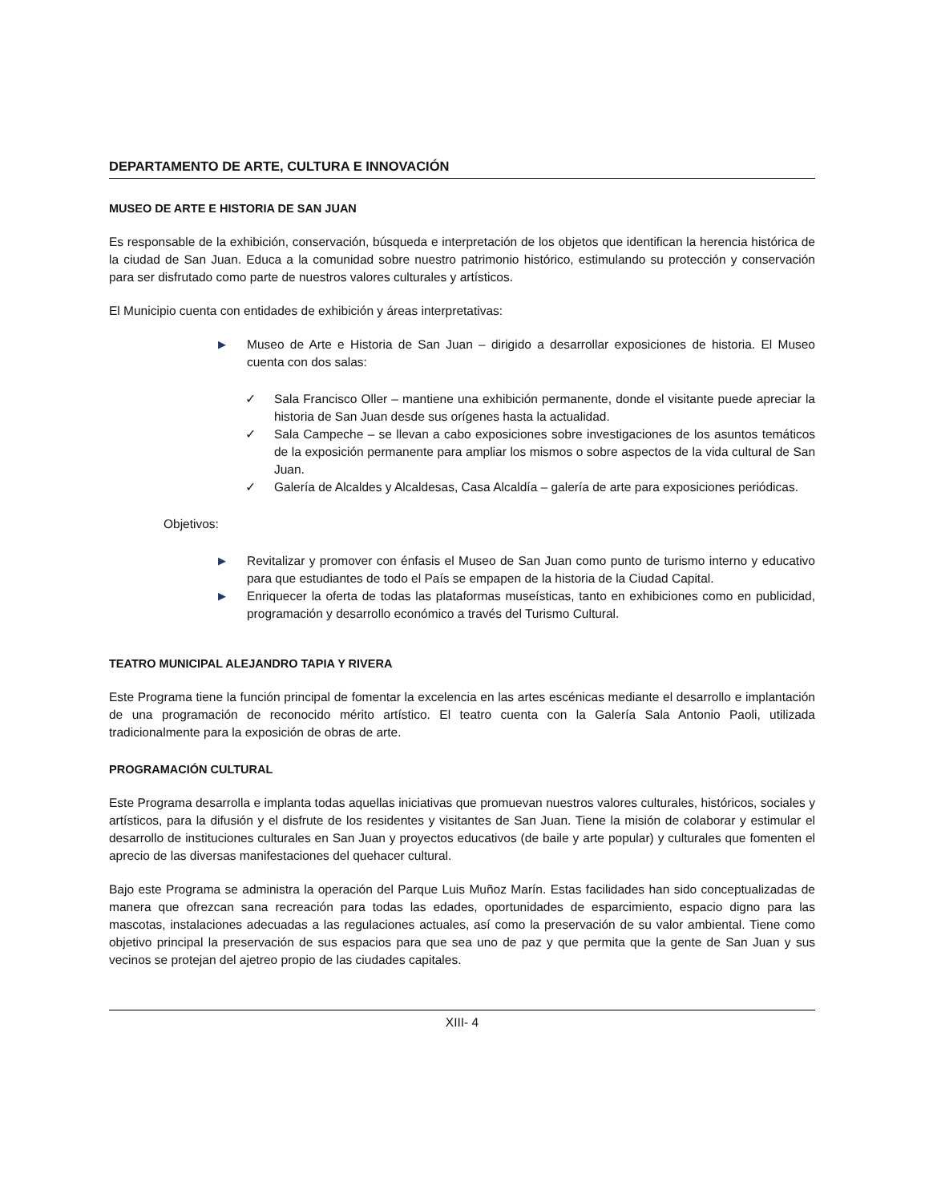DEPARTAMENTO DE ARTE, CULTURA E INNOVACIÓN
MUSEO DE ARTE E HISTORIA DE SAN JUAN
Es responsable de la exhibición, conservación, búsqueda e interpretación de los objetos que identifican la herencia histórica de la ciudad de San Juan. Educa a la comunidad sobre nuestro patrimonio histórico, estimulando su protección y conservación para ser disfrutado como parte de nuestros valores culturales y artísticos.
El Municipio cuenta con entidades de exhibición y áreas interpretativas:
▶ Museo de Arte e Historia de San Juan – dirigido a desarrollar exposiciones de historia. El Museo cuenta con dos salas:
✓ Sala Francisco Oller – mantiene una exhibición permanente, donde el visitante puede apreciar la historia de San Juan desde sus orígenes hasta la actualidad.
✓ Sala Campeche – se llevan a cabo exposiciones sobre investigaciones de los asuntos temáticos de la exposición permanente para ampliar los mismos o sobre aspectos de la vida cultural de San Juan.
✓ Galería de Alcaldes y Alcaldesas, Casa Alcaldía – galería de arte para exposiciones periódicas.
Objetivos:
▶ Revitalizar y promover con énfasis el Museo de San Juan como punto de turismo interno y educativo para que estudiantes de todo el País se empapen de la historia de la Ciudad Capital.
▶ Enriquecer la oferta de todas las plataformas museísticas, tanto en exhibiciones como en publicidad, programación y desarrollo económico a través del Turismo Cultural.
TEATRO MUNICIPAL ALEJANDRO TAPIA Y RIVERA
Este Programa tiene la función principal de fomentar la excelencia en las artes escénicas mediante el desarrollo e implantación de una programación de reconocido mérito artístico. El teatro cuenta con la Galería Sala Antonio Paoli, utilizada tradicionalmente para la exposición de obras de arte.
PROGRAMACIÓN CULTURAL
Este Programa desarrolla e implanta todas aquellas iniciativas que promuevan nuestros valores culturales, históricos, sociales y artísticos, para la difusión y el disfrute de los residentes y visitantes de San Juan. Tiene la misión de colaborar y estimular el desarrollo de instituciones culturales en San Juan y proyectos educativos (de baile y arte popular) y culturales que fomenten el aprecio de las diversas manifestaciones del quehacer cultural.
Bajo este Programa se administra la operación del Parque Luis Muñoz Marín. Estas facilidades han sido conceptualizadas de manera que ofrezcan sana recreación para todas las edades, oportunidades de esparcimiento, espacio digno para las mascotas, instalaciones adecuadas a las regulaciones actuales, así como la preservación de su valor ambiental. Tiene como objetivo principal la preservación de sus espacios para que sea uno de paz y que permita que la gente de San Juan y sus vecinos se protejan del ajetreo propio de las ciudades capitales.
XIII- 4